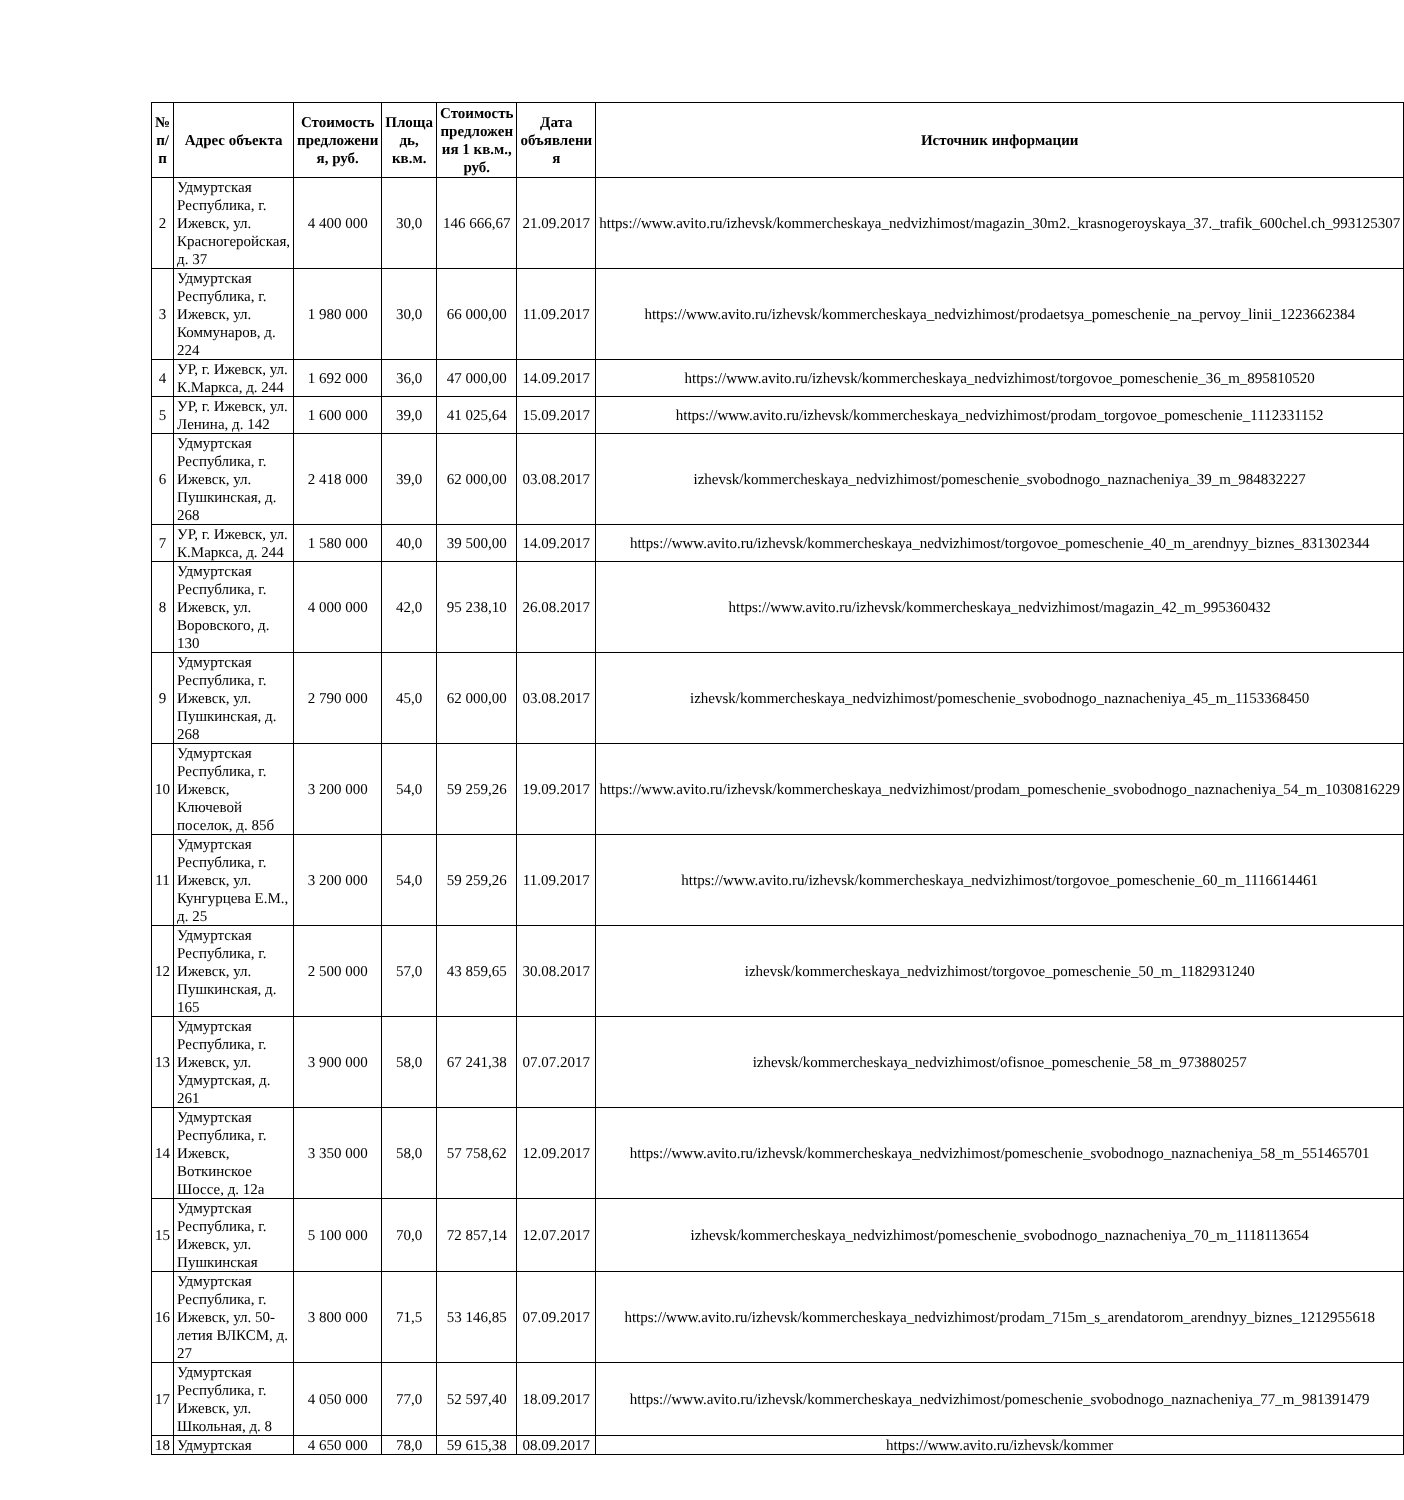| № п/п | Адрес объекта | Стоимость предложени я, руб. | Площа дь, кв.м. | Стоимость предложен ия 1 кв.м., руб. | Дата объявлени я | Источник информации |
| --- | --- | --- | --- | --- | --- | --- |
| 2 | Удмуртская Республика, г. Ижевск, ул. Красногеройская, д. 37 | 4 400 000 | 30,0 | 146 666,67 | 21.09.2017 | https://www.avito.ru/izhevsk/kommercheskaya_nedvizhimost/magazin_30m2._krasnogeroyskaya_37._trafik_600chel.ch_993125307 |
| 3 | Удмуртская Республика, г. Ижевск, ул. Коммунаров, д. 224 | 1 980 000 | 30,0 | 66 000,00 | 11.09.2017 | https://www.avito.ru/izhevsk/kommercheskaya_nedvizhimost/prodaetsya_pomeschenie_na_pervoy_linii_1223662384 |
| 4 | УР, г. Ижевск, ул. К.Маркса, д. 244 | 1 692 000 | 36,0 | 47 000,00 | 14.09.2017 | https://www.avito.ru/izhevsk/kommercheskaya_nedvizhimost/torgovoe_pomeschenie_36_m_895810520 |
| 5 | УР, г. Ижевск, ул. Ленина, д. 142 | 1 600 000 | 39,0 | 41 025,64 | 15.09.2017 | https://www.avito.ru/izhevsk/kommercheskaya_nedvizhimost/prodam_torgovoe_pomeschenie_1112331152 |
| 6 | Удмуртская Республика, г. Ижевск, ул. Пушкинская, д. 268 | 2 418 000 | 39,0 | 62 000,00 | 03.08.2017 | izhevsk/kommercheskaya_nedvizhimost/pomeschenie_svobodnogo_naznacheniya_39_m_984832227 |
| 7 | УР, г. Ижевск, ул. К.Маркса, д. 244 | 1 580 000 | 40,0 | 39 500,00 | 14.09.2017 | https://www.avito.ru/izhevsk/kommercheskaya_nedvizhimost/torgovoe_pomeschenie_40_m_arendnyy_biznes_831302344 |
| 8 | Удмуртская Республика, г. Ижевск, ул. Воровского, д. 130 | 4 000 000 | 42,0 | 95 238,10 | 26.08.2017 | https://www.avito.ru/izhevsk/kommercheskaya_nedvizhimost/magazin_42_m_995360432 |
| 9 | Удмуртская Республика, г. Ижевск, ул. Пушкинская, д. 268 | 2 790 000 | 45,0 | 62 000,00 | 03.08.2017 | izhevsk/kommercheskaya_nedvizhimost/pomeschenie_svobodnogo_naznacheniya_45_m_1153368450 |
| 10 | Удмуртская Республика, г. Ижевск, Ключевой поселок, д. 85б | 3 200 000 | 54,0 | 59 259,26 | 19.09.2017 | https://www.avito.ru/izhevsk/kommercheskaya_nedvizhimost/prodam_pomeschenie_svobodnogo_naznacheniya_54_m_1030816229 |
| 11 | Удмуртская Республика, г. Ижевск, ул. Кунгурцева Е.М., д. 25 | 3 200 000 | 54,0 | 59 259,26 | 11.09.2017 | https://www.avito.ru/izhevsk/kommercheskaya_nedvizhimost/torgovoe_pomeschenie_60_m_1116614461 |
| 12 | Удмуртская Республика, г. Ижевск, ул. Пушкинская, д. 165 | 2 500 000 | 57,0 | 43 859,65 | 30.08.2017 | izhevsk/kommercheskaya_nedvizhimost/torgovoe_pomeschenie_50_m_1182931240 |
| 13 | Удмуртская Республика, г. Ижевск, ул. Удмуртская, д. 261 | 3 900 000 | 58,0 | 67 241,38 | 07.07.2017 | izhevsk/kommercheskaya_nedvizhimost/ofisnoe_pomeschenie_58_m_973880257 |
| 14 | Удмуртская Республика, г. Ижевск, Воткинское Шоссе, д. 12а | 3 350 000 | 58,0 | 57 758,62 | 12.09.2017 | https://www.avito.ru/izhevsk/kommercheskaya_nedvizhimost/pomeschenie_svobodnogo_naznacheniya_58_m_551465701 |
| 15 | Удмуртская Республика, г. Ижевск, ул. Пушкинская | 5 100 000 | 70,0 | 72 857,14 | 12.07.2017 | izhevsk/kommercheskaya_nedvizhimost/pomeschenie_svobodnogo_naznacheniya_70_m_1118113654 |
| 16 | Удмуртская Республика, г. Ижевск, ул. 50-летия ВЛКСМ, д. 27 | 3 800 000 | 71,5 | 53 146,85 | 07.09.2017 | https://www.avito.ru/izhevsk/kommercheskaya_nedvizhimost/prodam_715m_s_arendatorom_arendnyy_biznes_1212955618 |
| 17 | Удмуртская Республика, г. Ижевск, ул. Школьная, д. 8 | 4 050 000 | 77,0 | 52 597,40 | 18.09.2017 | https://www.avito.ru/izhevsk/kommercheskaya_nedvizhimost/pomeschenie_svobodnogo_naznacheniya_77_m_981391479 |
| 18 | Удмуртская | 4 650 000 | 78,0 | 59 615,38 | 08.09.2017 | https://www.avito.ru/izhevsk/kommer |